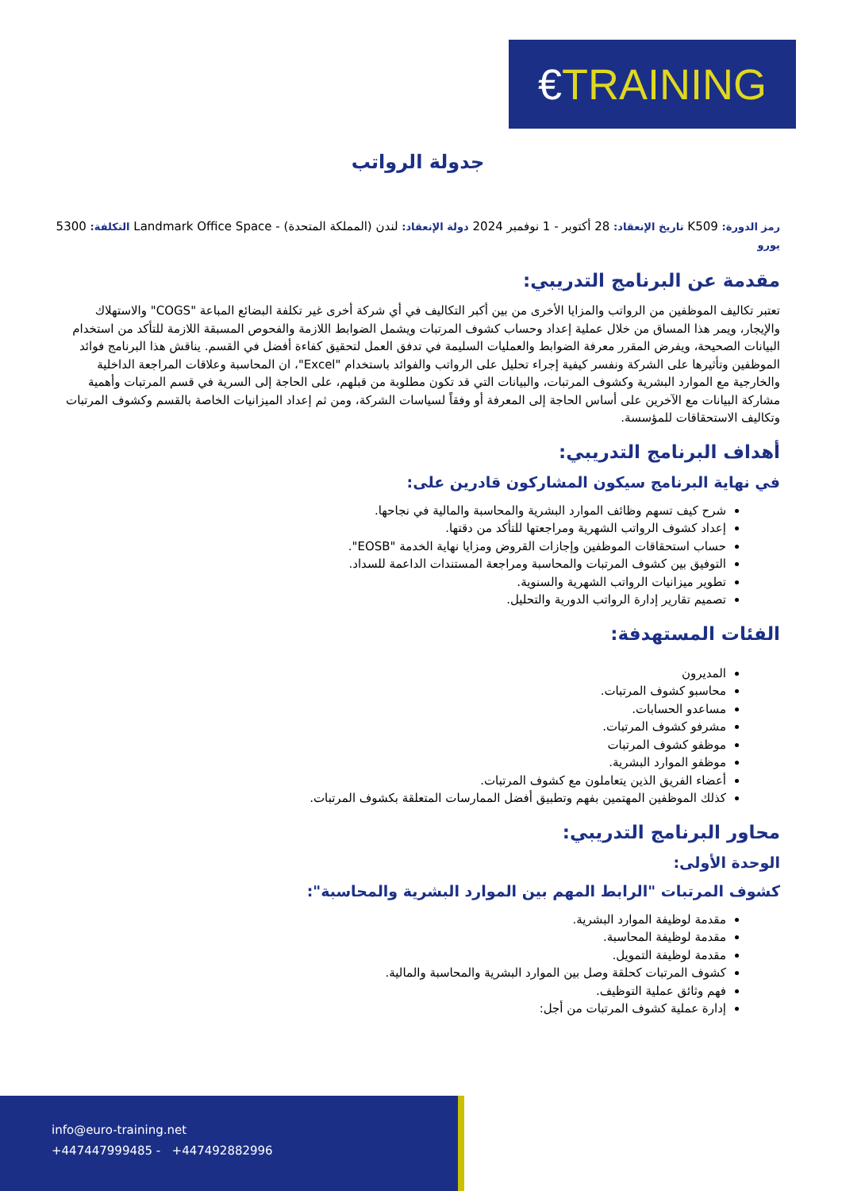€TRAINING
جدولة الرواتب
رمز الدورة: K509 تاريخ الإنعقاد: 28 أكتوبر - 1 نوفمبر 2024 دولة الإنعقاد: لندن (المملكة المتحدة) - Landmark Office Space التكلفة: 5300 يورو
مقدمة عن البرنامج التدريبي:
تعتبر تكاليف الموظفين من الرواتب والمزايا الأخرى من بين أكبر التكاليف في أي شركة أخرى غير تكلفة البضائع المباعة "COGS" والاستهلاك والإيجار، ويمر هذا المساق من خلال عملية إعداد وحساب كشوف المرتبات ويشمل الضوابط اللازمة والفحوص المسبقة اللازمة للتأكد من استخدام البيانات الصحيحة، ويفرض المقرر معرفة الضوابط والعمليات السليمة في تدفق العمل لتحقيق كفاءة أفضل في القسم. يناقش هذا البرنامج فوائد الموظفين وتأثيرها على الشركة ونفسر كيفية إجراء تحليل على الرواتب والفوائد باستخدام "Excel"، ان المحاسبة وعلاقات المراجعة الداخلية والخارجية مع الموارد البشرية وكشوف المرتبات، والبيانات التي قد تكون مطلوبة من قبلهم، على الحاجة إلى السرية في قسم المرتبات وأهمية مشاركة البيانات مع الآخرين على أساس الحاجة إلى المعرفة أو وفقاً لسياسات الشركة، ومن ثم إعداد الميزانيات الخاصة بالقسم وكشوف المرتبات وتكاليف الاستحقاقات للمؤسسة.
أهداف البرنامج التدريبي:
في نهاية البرنامج سيكون المشاركون قادرين على:
شرح كيف تسهم وظائف الموارد البشرية والمحاسبة والمالية في نجاحها.
إعداد كشوف الرواتب الشهرية ومراجعتها للتأكد من دقتها.
حساب استحقاقات الموظفين وإجازات القروض ومزايا نهاية الخدمة "EOSB".
التوفيق بين كشوف المرتبات والمحاسبة ومراجعة المستندات الداعمة للسداد.
تطوير ميزانيات الرواتب الشهرية والسنوية.
تصميم تقارير إدارة الرواتب الدورية والتحليل.
الفئات المستهدفة:
المديرون
محاسبو كشوف المرتبات.
مساعدو الحسابات.
مشرفو كشوف المرتبات.
موظفو كشوف المرتبات
موظفو الموارد البشرية.
أعضاء الفريق الذين يتعاملون مع كشوف المرتبات.
كذلك الموظفين المهتمين بفهم وتطبيق أفضل الممارسات المتعلقة بكشوف المرتبات.
محاور البرنامج التدريبي:
الوحدة الأولى:
كشوف المرتبات "الرابط المهم بين الموارد البشرية والمحاسبة":
مقدمة لوظيفة الموارد البشرية.
مقدمة لوظيفة المحاسبة.
مقدمة لوظيفة التمويل.
كشوف المرتبات كحلقة وصل بين الموارد البشرية والمحاسبة والمالية.
فهم وثائق عملية التوظيف.
إدارة عملية كشوف المرتبات من أجل:
info@euro-training.net
+447447999485 - +447492882996